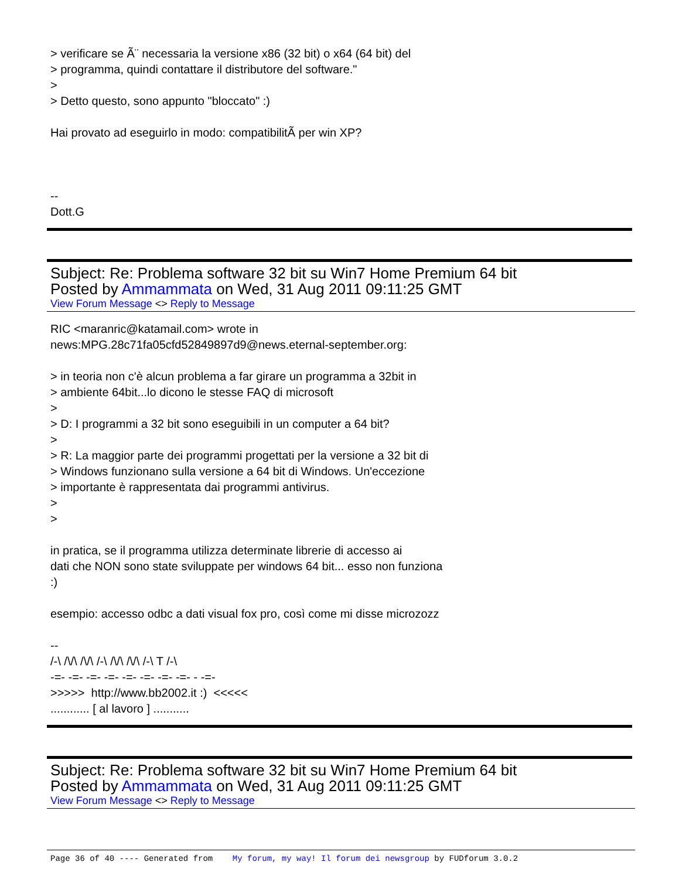> verificare se Ã¨ necessaria la versione x86 (32 bit) o x64 (64 bit) del
> programma, quindi contattare il distributore del software."
>
> Detto questo, sono appunto "bloccato" :)
Hai provato ad eseguirlo in modo: compatibilitÃ per win XP?
--
Dott.G
Subject: Re: Problema software 32 bit su Win7 Home Premium 64 bit
Posted by Ammammata on Wed, 31 Aug 2011 09:11:25 GMT
View Forum Message <> Reply to Message
RIC <maranric@katamail.com> wrote in
news:MPG.28c71fa05cfd52849897d9@news.eternal-september.org:
> in teoria non c'è alcun problema a far girare un programma a 32bit in
> ambiente 64bit...lo dicono le stesse FAQ di microsoft
>
> D: I programmi a 32 bit sono eseguibili in un computer a 64 bit?
>
> R: La maggior parte dei programmi progettati per la versione a 32 bit di
> Windows funzionano sulla versione a 64 bit di Windows. Un'eccezione
> importante è rappresentata dai programmi antivirus.
>
>
in pratica, se il programma utilizza determinate librerie di accesso ai
dati che NON sono state sviluppate per windows 64 bit... esso non funziona
:)
esempio: accesso odbc a dati visual fox pro, così come mi disse microzozz
--
/-\ /\/\ /\/\ /-\ /\/\ /\/\ /-\ T /-\
-=- -=- -=- -=- -=- -=- -=- -=- - -=-
>>>>> http://www.bb2002.it :) <<<<<
............ [ al lavoro ] ...........
Subject: Re: Problema software 32 bit su Win7 Home Premium 64 bit
Posted by Ammammata on Wed, 31 Aug 2011 09:11:25 GMT
View Forum Message <> Reply to Message
Page 36 of 40 ---- Generated from My forum, my way! Il forum dei newsgroup by FUDforum 3.0.2